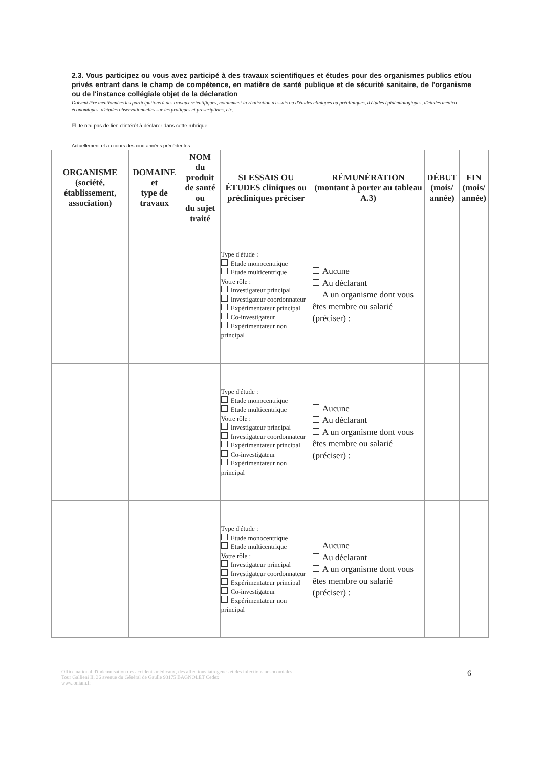2.3. Vous participez ou vous avez participé à des travaux scientifiques et études pour des organismes publics et/ou privés entrant dans le champ de compétence, en matière de santé publique et de sécurité sanitaire, de l'organisme ou de l'instance collégiale objet de la déclaration
Doivent être mentionnées les participations à des travaux scientifiques, notamment la réalisation d'essais ou d'études cliniques ou précliniques, d'études épidémiologiques, d'études médico-économiques, d'études observationnelles sur les pratiques et prescriptions, etc.
☒ Je n'ai pas de lien d'intérêt à déclarer dans cette rubrique.
Actuellement et au cours des cinq années précédentes :
| ORGANISME (société, établissement, association) | DOMAINE et type de travaux | NOM du produit de santé ou du sujet traité | SI ESSAIS OU ÉTUDES cliniques ou précliniques préciser | RÉMUNÉRATION (montant à porter au tableau A.3) | DÉBUT (mois/ année) | FIN (mois/ année) |
| --- | --- | --- | --- | --- | --- | --- |
| | | | Type d'étude : Etude monocentrique Etude multicentrique Votre rôle : Investigateur principal Investigateur coordonnateur Expérimentateur principal Co-investigateur Expérimentateur non principal | Aucune Au déclarant A un organisme dont vous êtes membre ou salarié (préciser) : | | |
| | | | Type d'étude : Etude monocentrique Etude multicentrique Votre rôle : Investigateur principal Investigateur coordonnateur Expérimentateur principal Co-investigateur Expérimentateur non principal | Aucune Au déclarant A un organisme dont vous êtes membre ou salarié (préciser) : | | |
| | | | Type d'étude : Etude monocentrique Etude multicentrique Votre rôle : Investigateur principal Investigateur coordonnateur Expérimentateur principal Co-investigateur Expérimentateur non principal | Aucune Au déclarant A un organisme dont vous êtes membre ou salarié (préciser) : | | |
Office national d'indemnisation des accidents médicaux, des affections iatrogènes et des infections nosocomiales
Tour Gallieni II, 36 avenue du Général de Gaulle 93175 BAGNOLET Cedex
www.oniam.fr
6